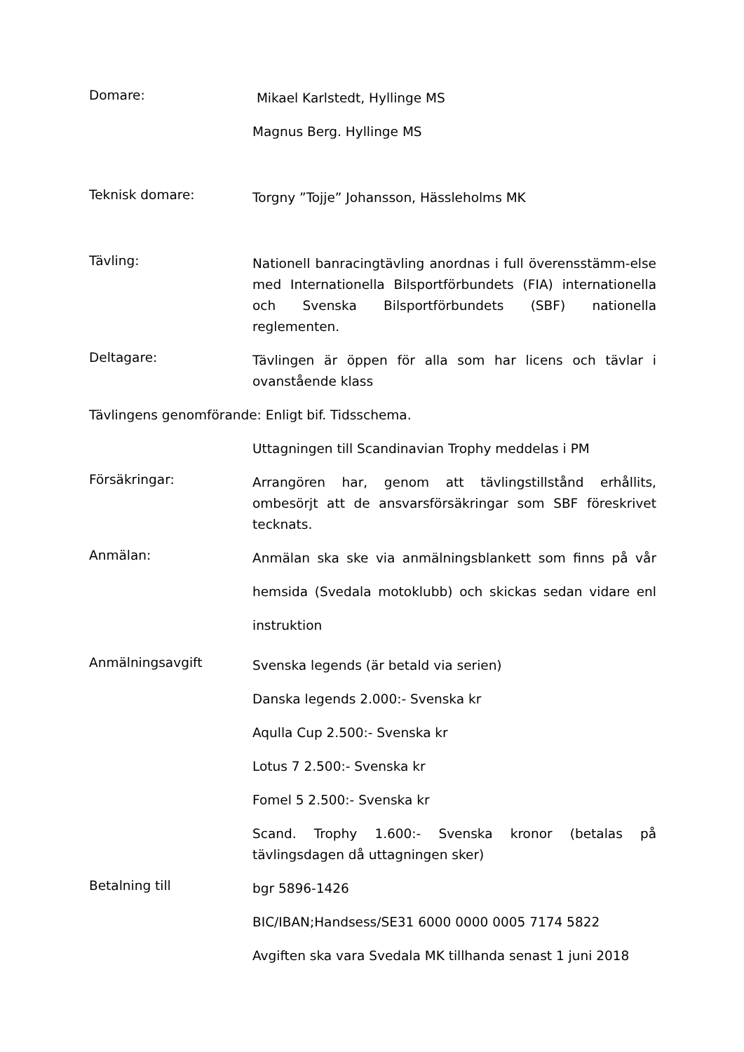Domare:
Mikael Karlstedt, Hyllinge MS
Magnus Berg. Hyllinge MS
Teknisk domare:
Torgny ”Tojje” Johansson, Hässleholms MK
Tävling:
Nationell banracingtävling anordnas i full överensstämm-else med Internationella Bilsportförbundets (FIA) internationella och Svenska Bilsportförbundets (SBF) nationella reglementen.
Deltagare:
Tävlingen är öppen för alla som har licens och tävlar i ovanstående klass
Tävlingens genomförande: Enligt bif. Tidsschema.
Uttagningen till Scandinavian Trophy meddelas i PM
Försäkringar:
Arrangören har, genom att tävlingstillstånd erhållits, ombesörjt att de ansvarsförsäkringar som SBF föreskrivet tecknats.
Anmälan:
Anmälan ska ske via anmälningsblankett som finns på vår hemsida (Svedala motoklubb) och skickas sedan vidare enl instruktion
Anmälningsavgift
Svenska legends (är betald via serien)
Danska legends 2.000:- Svenska kr
Aqulla Cup 2.500:- Svenska kr
Lotus 7 2.500:- Svenska kr
Fomel 5 2.500:- Svenska kr
Scand. Trophy 1.600:- Svenska kronor (betalas på tävlingsdagen då uttagningen sker)
Betalning till
bgr 5896-1426
BIC/IBAN;Handsess/SE31 6000 0000 0005 7174 5822
Avgiften ska vara Svedala MK tillhanda senast 1 juni 2018